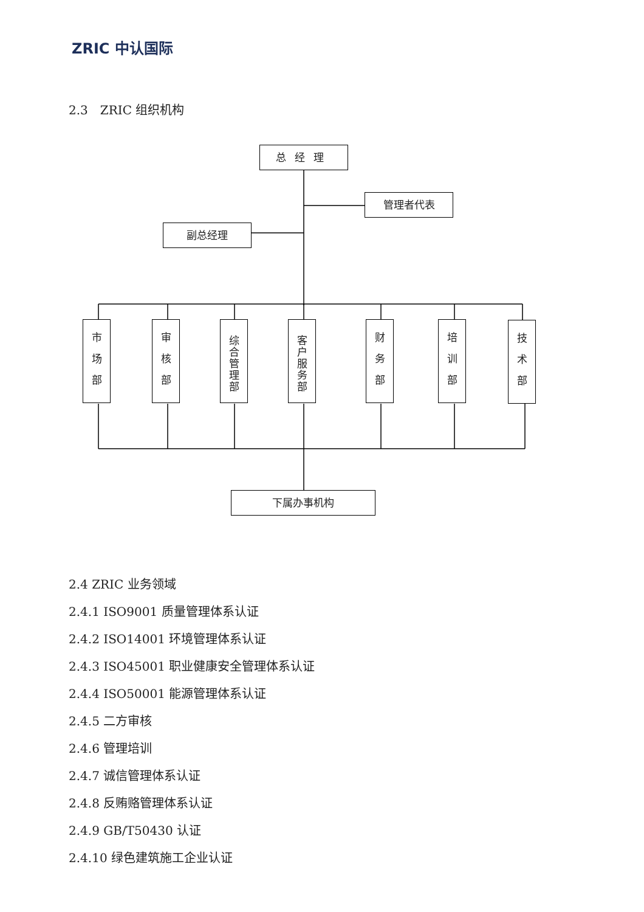ZRIC 中认国际
2.3　ZRIC 组织机构
总经理
管理者代表
副总经理
市场部
审核部
综合管理部
客户服务部
财务部
培训部
技术部
下属办事机构
2.4 ZRIC 业务领域
2.4.1 ISO9001 质量管理体系认证
2.4.2 ISO14001 环境管理体系认证
2.4.3 ISO45001 职业健康安全管理体系认证
2.4.4 ISO50001 能源管理体系认证
2.4.5 二方审核
2.4.6 管理培训
2.4.7 诚信管理体系认证
2.4.8 反贿赂管理体系认证
2.4.9 GB/T50430 认证
2.4.10 绿色建筑施工企业认证